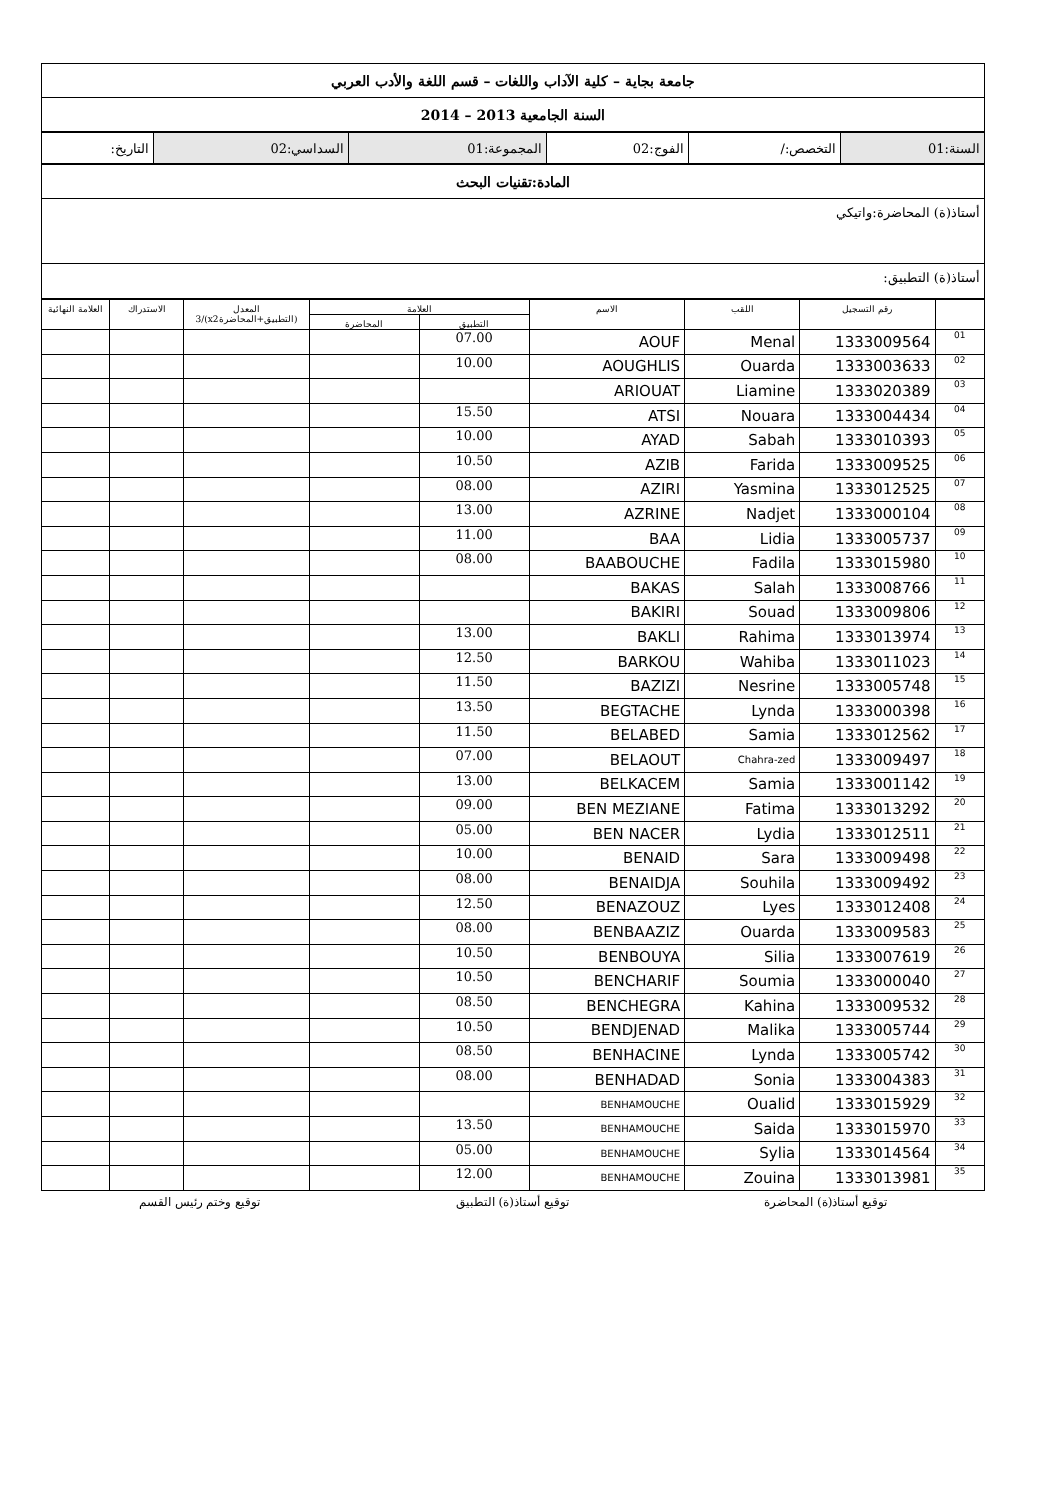| جامعة بجاية – كلية الآداب واللغات – قسم اللغة والأدب العربي |
| السنة الجامعية 2013 – 2014 |
| السنة:01 | التخصص:/ | الفوج:02 | المجموعة:01 | السداسي:02 | التاريخ: |
| المادة:تقنيات البحث |
| أستاذ(ة) المحاضرة:واتيكي |
| أستاذ(ة) التطبيق: |
| | رقم التسجيل | اللقب | الاسم | العلامة | | المعدل (التطبيق+المحاضرةx2)/3 | الاستدراك | العلامة النهائية |
| --- | --- | --- | --- | --- | --- | --- | --- | --- |
| | | | | التطبيق | المحاضرة | | | |
| 01 | 1333009564 | Menal | AOUF | 07.00 | | | | |
| 02 | 1333003633 | Ouarda | AOUGHLIS | 10.00 | | | | |
| 03 | 1333020389 | Liamine | ARIOUAT | | | | | |
| 04 | 1333004434 | Nouara | ATSI | 15.50 | | | | |
| 05 | 1333010393 | Sabah | AYAD | 10.00 | | | | |
| 06 | 1333009525 | Farida | AZIB | 10.50 | | | | |
| 07 | 1333012525 | Yasmina | AZIRI | 08.00 | | | | |
| 08 | 1333000104 | Nadjet | AZRINE | 13.00 | | | | |
| 09 | 1333005737 | Lidia | BAA | 11.00 | | | | |
| 10 | 1333015980 | Fadila | BAABOUCHE | 08.00 | | | | |
| 11 | 1333008766 | Salah | BAKAS | | | | | |
| 12 | 1333009806 | Souad | BAKIRI | | | | | |
| 13 | 1333013974 | Rahima | BAKLI | 13.00 | | | | |
| 14 | 1333011023 | Wahiba | BARKOU | 12.50 | | | | |
| 15 | 1333005748 | Nesrine | BAZIZI | 11.50 | | | | |
| 16 | 1333000398 | Lynda | BEGTACHE | 13.50 | | | | |
| 17 | 1333012562 | Samia | BELABED | 11.50 | | | | |
| 18 | 1333009497 | Chahra-zed | BELAOUT | 07.00 | | | | |
| 19 | 1333001142 | Samia | BELKACEM | 13.00 | | | | |
| 20 | 1333013292 | Fatima | BEN MEZIANE | 09.00 | | | | |
| 21 | 1333012511 | Lydia | BEN NACER | 05.00 | | | | |
| 22 | 1333009498 | Sara | BENAID | 10.00 | | | | |
| 23 | 1333009492 | Souhila | BENAIDJA | 08.00 | | | | |
| 24 | 1333012408 | Lyes | BENAZOUZ | 12.50 | | | | |
| 25 | 1333009583 | Ouarda | BENBAAZIZ | 08.00 | | | | |
| 26 | 1333007619 | Silia | BENBOUYA | 10.50 | | | | |
| 27 | 1333000040 | Soumia | BENCHARIF | 10.50 | | | | |
| 28 | 1333009532 | Kahina | BENCHEGRA | 08.50 | | | | |
| 29 | 1333005744 | Malika | BENDJENAD | 10.50 | | | | |
| 30 | 1333005742 | Lynda | BENHACINE | 08.50 | | | | |
| 31 | 1333004383 | Sonia | BENHADAD | 08.00 | | | | |
| 32 | 1333015929 | Oualid | BENHAMOUCHE | | | | | |
| 33 | 1333015970 | Saida | BENHAMOUCHE | 13.50 | | | | |
| 34 | 1333014564 | Sylia | BENHAMOUCHE | 05.00 | | | | |
| 35 | 1333013981 | Zouina | BENHAMOUCHE | 12.00 | | | | |
توقيع أستاذ(ة) المحاضرة توقيع أستاذ(ة) التطبيق توقيع وختم رئيس القسم